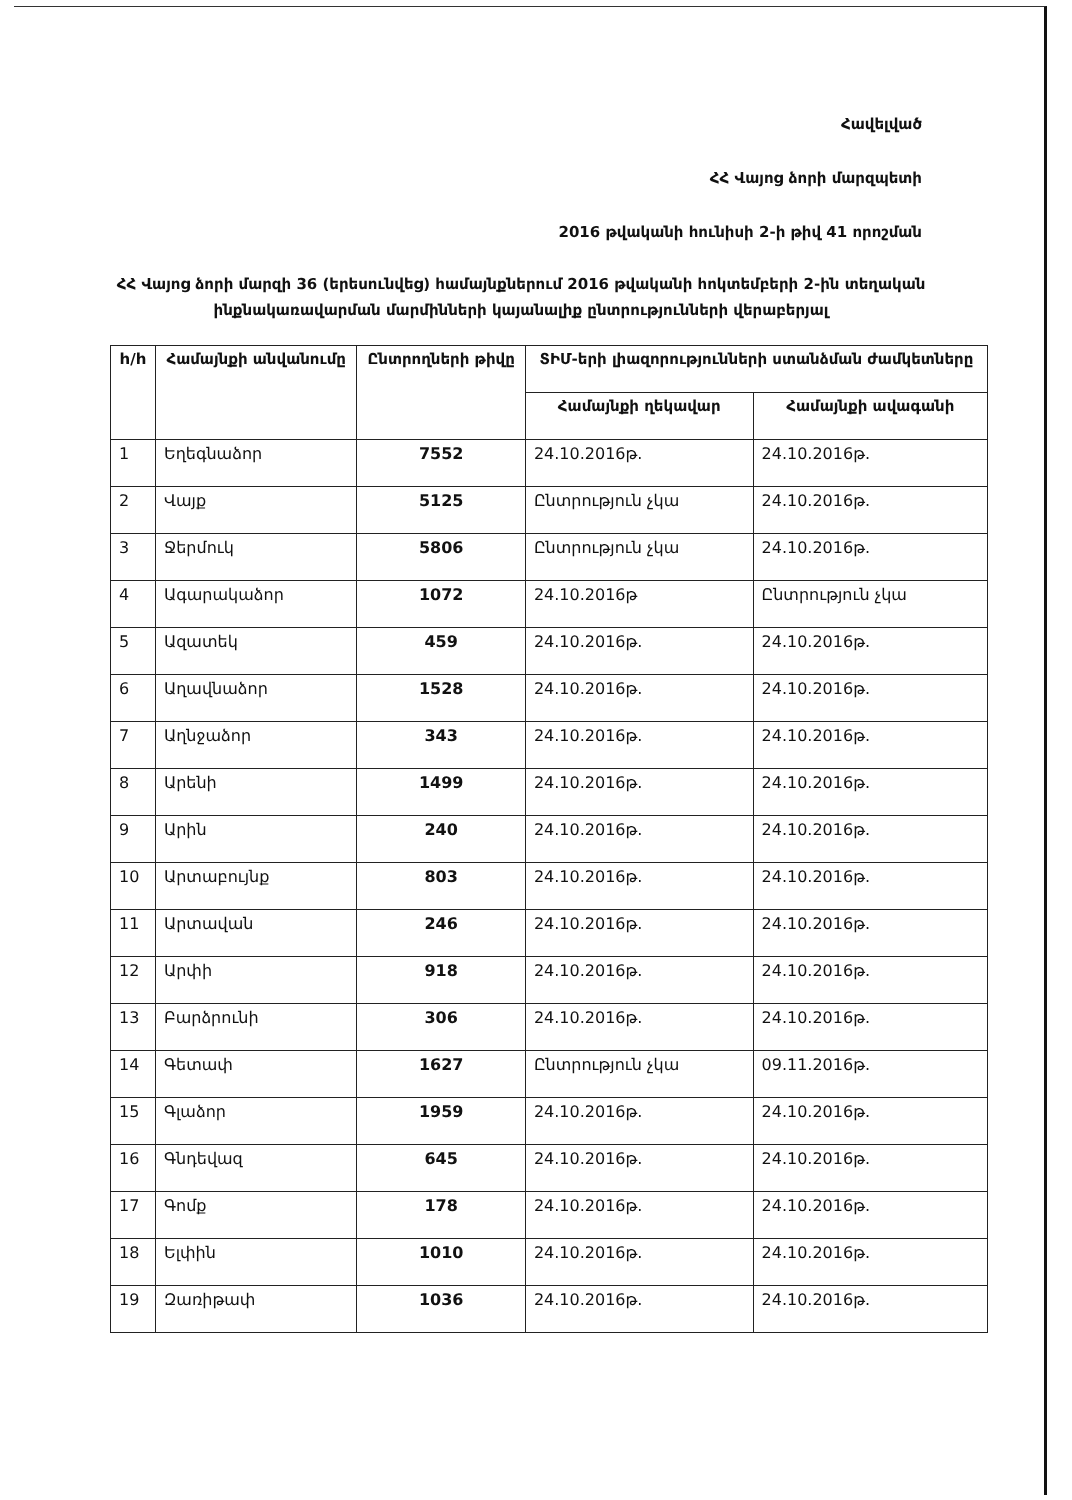Հավելված
ՀՀ Վայոց ձորի մարզպետի
2016 թվականի հունիսի 2-ի թիվ 41 որոշման
ՀՀ Վայոց ձորի մարզի 36 (երեսունվեց) համայնքներում 2016 թվականի հոկտեմբերի 2-ին տեղական ինքնակառավարման մարմինների կայանալիք ընտրությունների վերաբերյալ
| h/h | Համայնքի անվանումը | Ընտրողների թիվը | ՏԻՄ-երի լիազորությունների ստանձման ժամկետները | |
| --- | --- | --- | --- | --- |
| | | | Համայնքի ղեկավար | Համայնքի ավագանի |
| 1 | Եղեգնաձոր | 7552 | 24.10.2016թ. | 24.10.2016թ. |
| 2 | Վայք | 5125 | Ընտրություն չկա | 24.10.2016թ. |
| 3 | Ջերմուկ | 5806 | Ընտրություն չկա | 24.10.2016թ. |
| 4 | Ագարակաձոր | 1072 | 24.10.2016թ | Ընտրություն չկա |
| 5 | Ազատեկ | 459 | 24.10.2016թ. | 24.10.2016թ. |
| 6 | Աղավնաձոր | 1528 | 24.10.2016թ. | 24.10.2016թ. |
| 7 | Աղնջաձոր | 343 | 24.10.2016թ. | 24.10.2016թ. |
| 8 | Արենի | 1499 | 24.10.2016թ. | 24.10.2016թ. |
| 9 | Արին | 240 | 24.10.2016թ. | 24.10.2016թ. |
| 10 | Արտաբույնք | 803 | 24.10.2016թ. | 24.10.2016թ. |
| 11 | Արտավան | 246 | 24.10.2016թ. | 24.10.2016թ. |
| 12 | Արփի | 918 | 24.10.2016թ. | 24.10.2016թ. |
| 13 | Բարձրունի | 306 | 24.10.2016թ. | 24.10.2016թ. |
| 14 | Գետափ | 1627 | Ընտրություն չկա | 09.11.2016թ. |
| 15 | Գլաձոր | 1959 | 24.10.2016թ. | 24.10.2016թ. |
| 16 | Գնդեվազ | 645 | 24.10.2016թ. | 24.10.2016թ. |
| 17 | Գոմք | 178 | 24.10.2016թ. | 24.10.2016թ. |
| 18 | Ելփին | 1010 | 24.10.2016թ. | 24.10.2016թ. |
| 19 | Զառիթափ | 1036 | 24.10.2016թ. | 24.10.2016թ. |